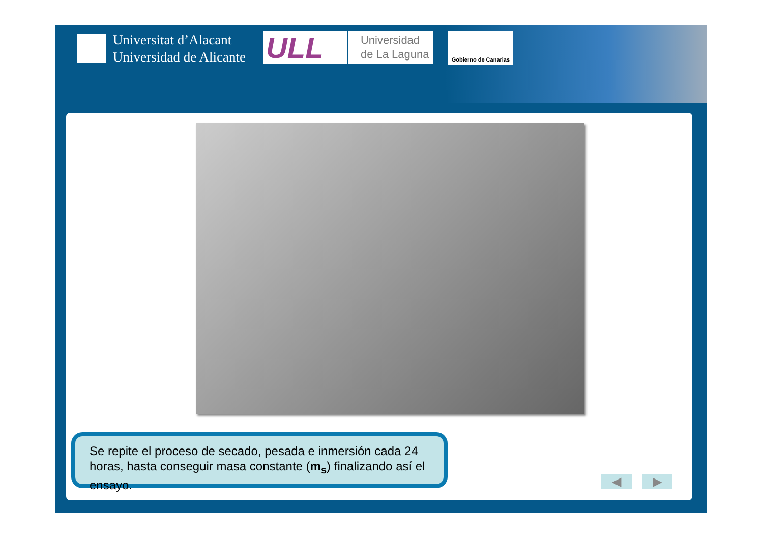Universitat d’Alacant
Universidad de Alicante
ULL
Universidad
de La Laguna
Gobierno de Canarias
Se repite el proceso de secado, pesada e inmersión cada 24 horas, hasta conseguir masa constante (m<sub>s</sub>) finalizando así el ensayo.
◀ ▶